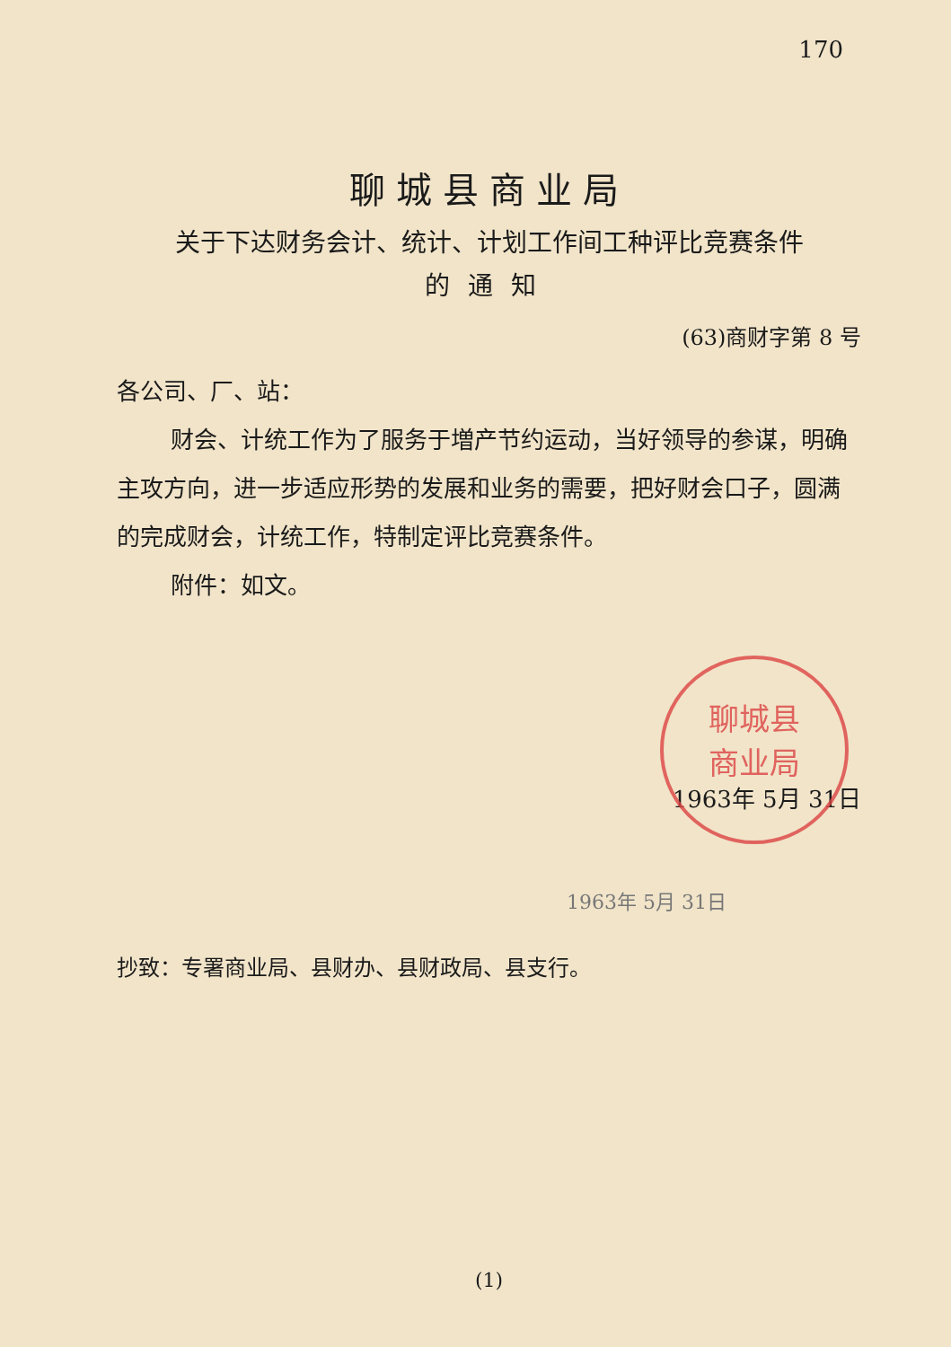170
聊城县商业局
关于下达财务会计、统计、计划工作间工种评比竞赛条件
的通知
(63)商财字第 8 号
各公司、厂、站：
财会、计统工作为了服务于増产节约运动，当好领导的参谋，明确主攻方向，进一步适应形势的发展和业务的需要，把好财会口子，圆满的完成财会，计统工作，特制定评比竞赛条件。
附件：如文。
聊城县
商业局
1963年 5月 31日
1963年 5月 31日
抄致：专署商业局、县财办、县财政局、县支行。
(1)